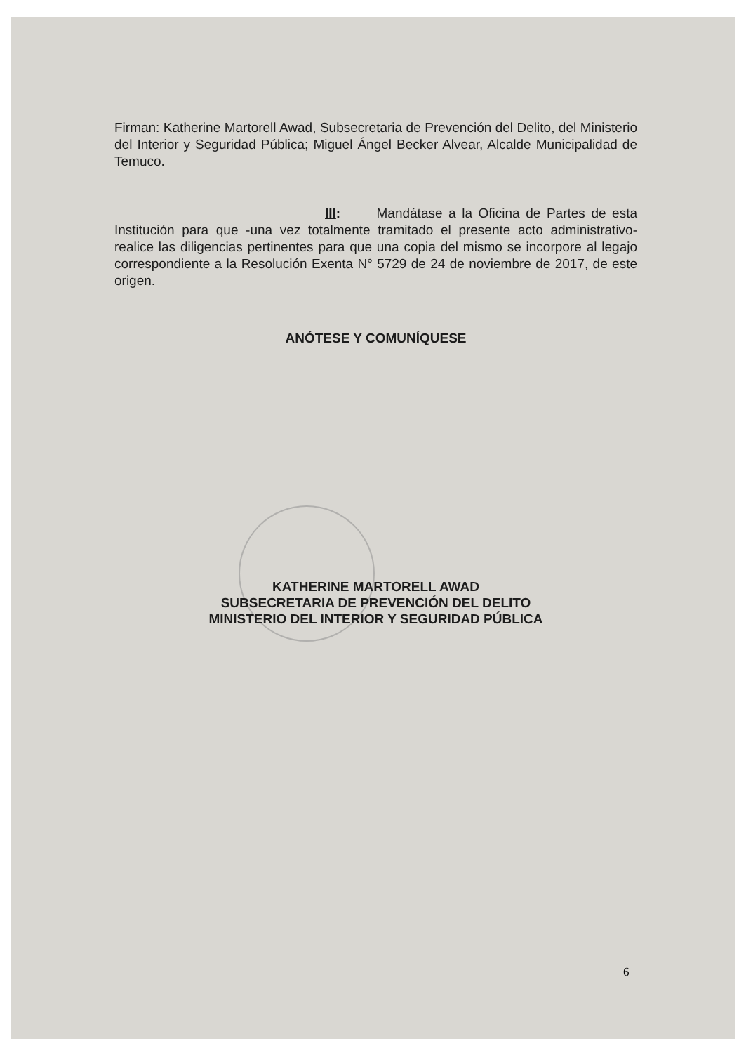Firman: Katherine Martorell Awad, Subsecretaria de Prevención del Delito, del Ministerio del Interior y Seguridad Pública; Miguel Ángel Becker Alvear, Alcalde Municipalidad de Temuco.
III: Mandátase a la Oficina de Partes de esta Institución para que -una vez totalmente tramitado el presente acto administrativo- realice las diligencias pertinentes para que una copia del mismo se incorpore al legajo correspondiente a la Resolución Exenta N° 5729 de 24 de noviembre de 2017, de este origen.
ANÓTESE Y COMUNÍQUESE
KATHERINE MARTORELL AWAD
SUBSECRETARIA DE PREVENCIÓN DEL DELITO
MINISTERIO DEL INTERIOR Y SEGURIDAD PÚBLICA
6